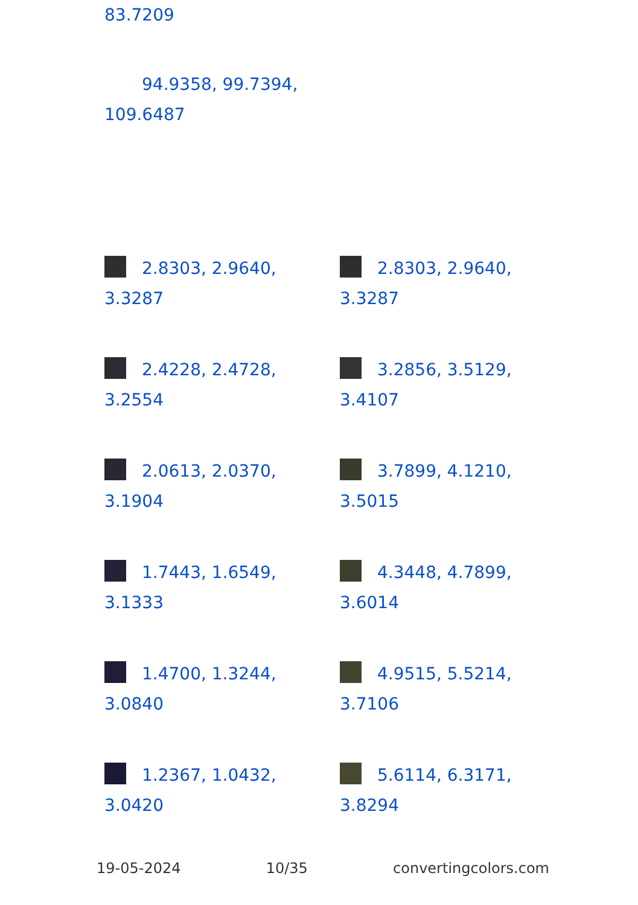83.7209
94.9358, 99.7394,
109.6487
2.8303, 2.9640, 3.3287
2.8303, 2.9640, 3.3287
2.4228, 2.4728, 3.2554
3.2856, 3.5129, 3.4107
2.0613, 2.0370, 3.1904
3.7899, 4.1210, 3.5015
1.7443, 1.6549, 3.1333
4.3448, 4.7899, 3.6014
1.4700, 1.3244, 3.0840
4.9515, 5.5214, 3.7106
1.2367, 1.0432, 3.0420
5.6114, 6.3171, 3.8294
19-05-2024 10/35 convertingcolors.com